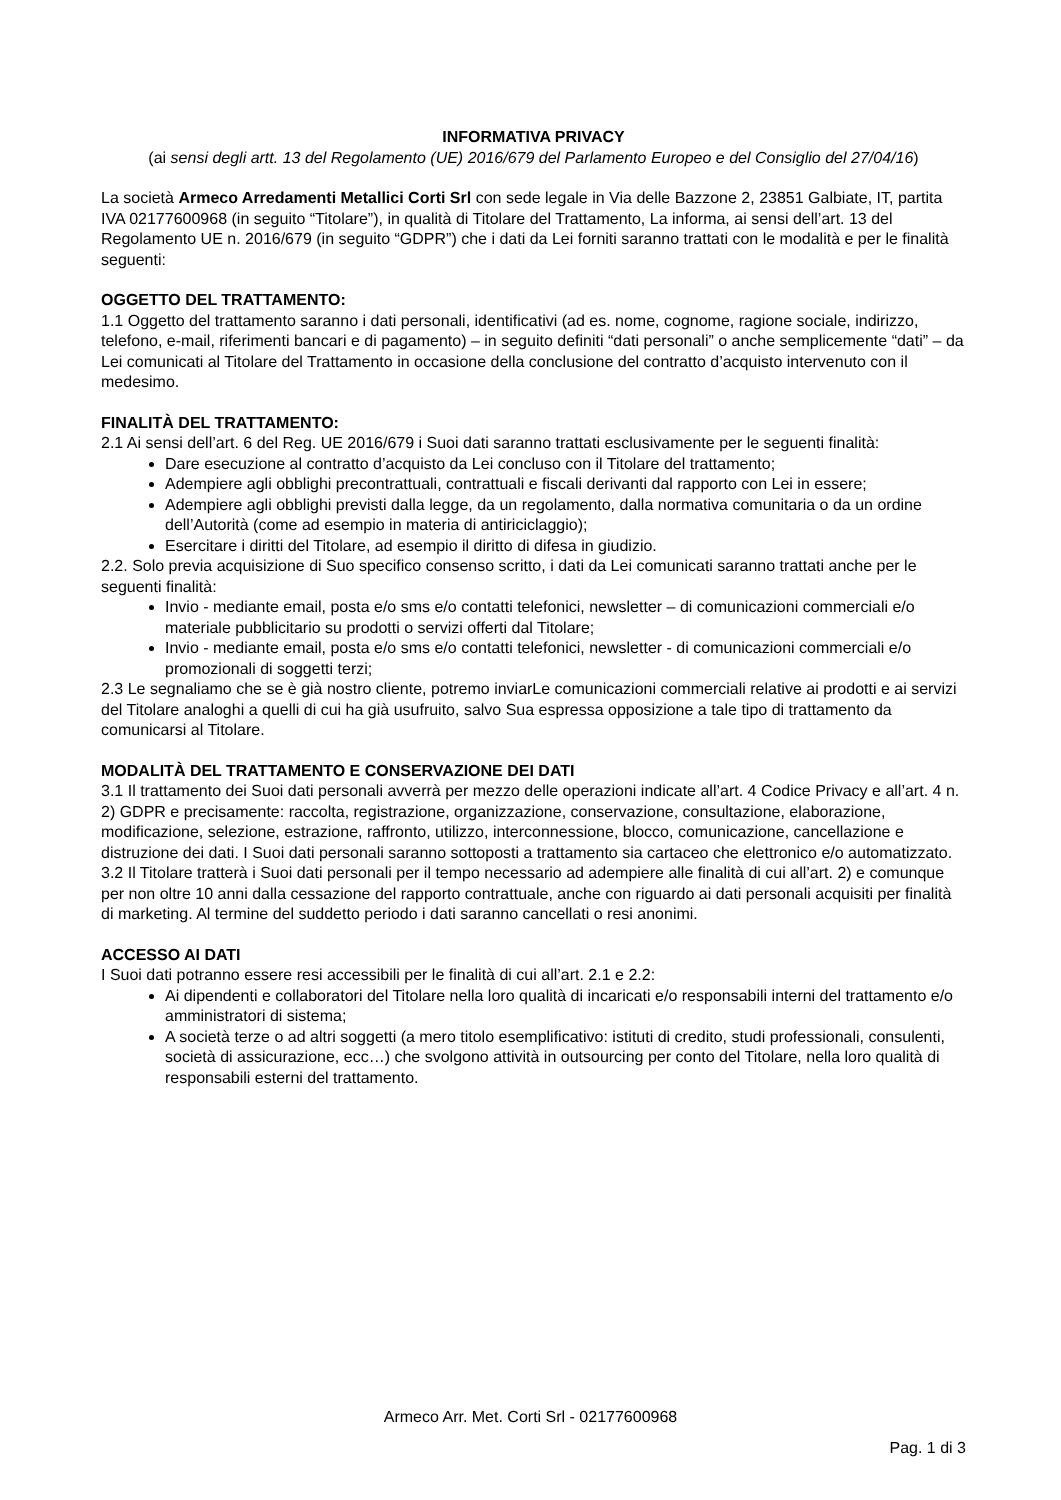INFORMATIVA PRIVACY
(ai sensi degli artt. 13 del Regolamento (UE) 2016/679 del Parlamento Europeo e del Consiglio del 27/04/16)
La società Armeco Arredamenti Metallici Corti Srl con sede legale in Via delle Bazzone 2, 23851 Galbiate, IT, partita IVA 02177600968 (in seguito “Titolare”), in qualità di Titolare del Trattamento, La informa, ai sensi dell’art. 13 del Regolamento UE n. 2016/679 (in seguito “GDPR”) che i dati da Lei forniti saranno trattati con le modalità e per le finalità seguenti:
OGGETTO DEL TRATTAMENTO:
1.1 Oggetto del trattamento saranno i dati personali, identificativi (ad es. nome, cognome, ragione sociale, indirizzo, telefono, e-mail, riferimenti bancari e di pagamento) – in seguito definiti “dati personali” o anche semplicemente “dati” – da Lei comunicati al Titolare del Trattamento in occasione della conclusione del contratto d’acquisto intervenuto con il medesimo.
FINALITÀ DEL TRATTAMENTO:
2.1 Ai sensi dell’art. 6 del Reg. UE 2016/679 i Suoi dati saranno trattati esclusivamente per le seguenti finalità:
Dare esecuzione al contratto d’acquisto da Lei concluso con il Titolare del trattamento;
Adempiere agli obblighi precontrattuali, contrattuali e fiscali derivanti dal rapporto con Lei in essere;
Adempiere agli obblighi previsti dalla legge, da un regolamento, dalla normativa comunitaria o da un ordine dell’Autorità (come ad esempio in materia di antiriciclaggio);
Esercitare i diritti del Titolare, ad esempio il diritto di difesa in giudizio.
2.2. Solo previa acquisizione di Suo specifico consenso scritto, i dati da Lei comunicati saranno trattati anche per le seguenti finalità:
Invio - mediante email, posta e/o sms e/o contatti telefonici, newsletter – di comunicazioni commerciali e/o materiale pubblicitario su prodotti o servizi offerti dal Titolare;
Invio - mediante email, posta e/o sms e/o contatti telefonici, newsletter - di comunicazioni commerciali e/o promozionali di soggetti terzi;
2.3 Le segnaliamo che se è già nostro cliente, potremo inviarLe comunicazioni commerciali relative ai prodotti e ai servizi del Titolare analoghi a quelli di cui ha già usufruito, salvo Sua espressa opposizione a tale tipo di trattamento da comunicarsi al Titolare.
MODALITÀ DEL TRATTAMENTO E CONSERVAZIONE DEI DATI
3.1 Il trattamento dei Suoi dati personali avverrà per mezzo delle operazioni indicate all’art. 4 Codice Privacy e all’art. 4 n. 2) GDPR e precisamente: raccolta, registrazione, organizzazione, conservazione, consultazione, elaborazione, modificazione, selezione, estrazione, raffronto, utilizzo, interconnessione, blocco, comunicazione, cancellazione e distruzione dei dati. I Suoi dati personali saranno sottoposti a trattamento sia cartaceo che elettronico e/o automatizzato.
3.2 Il Titolare tratterà i Suoi dati personali per il tempo necessario ad adempiere alle finalità di cui all’art. 2) e comunque per non oltre 10 anni dalla cessazione del rapporto contrattuale, anche con riguardo ai dati personali acquisiti per finalità di marketing. Al termine del suddetto periodo i dati saranno cancellati o resi anonimi.
ACCESSO AI DATI
I Suoi dati potranno essere resi accessibili per le finalità di cui all’art. 2.1 e 2.2:
Ai dipendenti e collaboratori del Titolare nella loro qualità di incaricati e/o responsabili interni del trattamento e/o amministratori di sistema;
A società terze o ad altri soggetti (a mero titolo esemplificativo: istituti di credito, studi professionali, consulenti, società di assicurazione, ecc…) che svolgono attività in outsourcing per conto del Titolare, nella loro qualità di responsabili esterni del trattamento.
Armeco Arr. Met. Corti Srl - 02177600968
Pag. 1 di 3